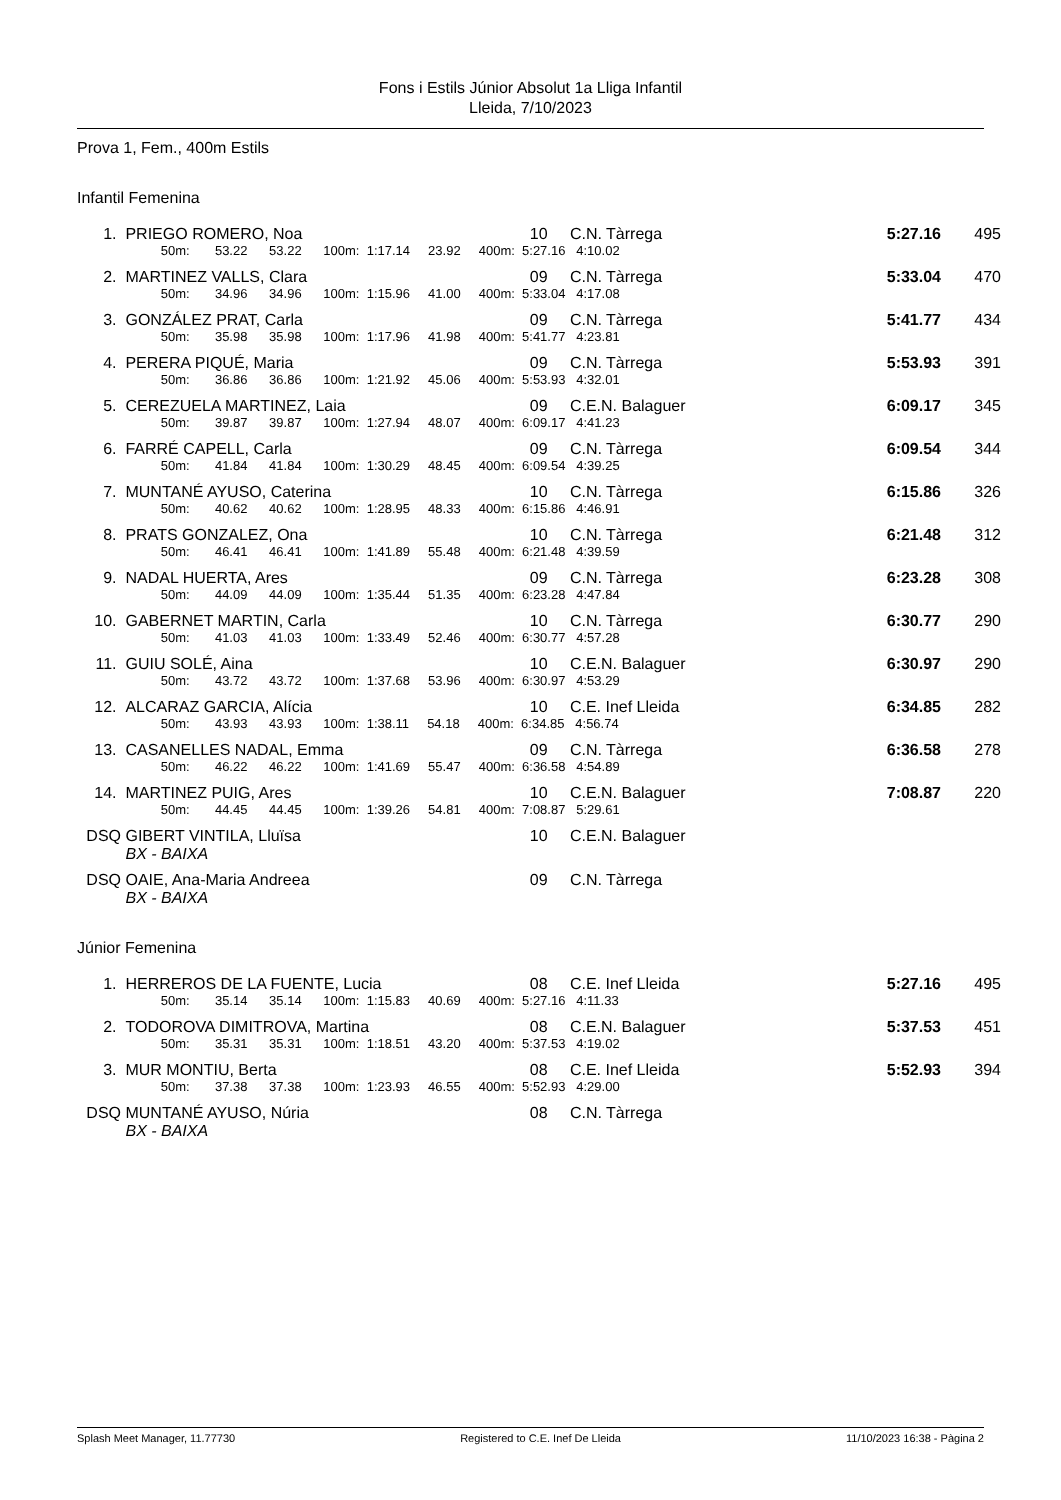Fons i Estils Júnior Absolut 1a Lliga Infantil
Lleida, 7/10/2023
Prova 1, Fem., 400m Estils
Infantil Femenina
| 1. | PRIEGO ROMERO, Noa | 10 | C.N. Tàrrega | 5:27.16 | 495 |
| | 50m: 53.22 53.22 100m: 1:17.14 23.92 400m: 5:27.16 4:10.02 | | | | |
| 2. | MARTINEZ VALLS, Clara | 09 | C.N. Tàrrega | 5:33.04 | 470 |
| | 50m: 34.96 34.96 100m: 1:15.96 41.00 400m: 5:33.04 4:17.08 | | | | |
| 3. | GONZÁLEZ PRAT, Carla | 09 | C.N. Tàrrega | 5:41.77 | 434 |
| | 50m: 35.98 35.98 100m: 1:17.96 41.98 400m: 5:41.77 4:23.81 | | | | |
| 4. | PERERA PIQUÉ, Maria | 09 | C.N. Tàrrega | 5:53.93 | 391 |
| | 50m: 36.86 36.86 100m: 1:21.92 45.06 400m: 5:53.93 4:32.01 | | | | |
| 5. | CEREZUELA MARTINEZ, Laia | 09 | C.E.N. Balaguer | 6:09.17 | 345 |
| | 50m: 39.87 39.87 100m: 1:27.94 48.07 400m: 6:09.17 4:41.23 | | | | |
| 6. | FARRÉ CAPELL, Carla | 09 | C.N. Tàrrega | 6:09.54 | 344 |
| | 50m: 41.84 41.84 100m: 1:30.29 48.45 400m: 6:09.54 4:39.25 | | | | |
| 7. | MUNTANÉ AYUSO, Caterina | 10 | C.N. Tàrrega | 6:15.86 | 326 |
| | 50m: 40.62 40.62 100m: 1:28.95 48.33 400m: 6:15.86 4:46.91 | | | | |
| 8. | PRATS GONZALEZ, Ona | 10 | C.N. Tàrrega | 6:21.48 | 312 |
| | 50m: 46.41 46.41 100m: 1:41.89 55.48 400m: 6:21.48 4:39.59 | | | | |
| 9. | NADAL HUERTA, Ares | 09 | C.N. Tàrrega | 6:23.28 | 308 |
| | 50m: 44.09 44.09 100m: 1:35.44 51.35 400m: 6:23.28 4:47.84 | | | | |
| 10. | GABERNET MARTIN, Carla | 10 | C.N. Tàrrega | 6:30.77 | 290 |
| | 50m: 41.03 41.03 100m: 1:33.49 52.46 400m: 6:30.77 4:57.28 | | | | |
| 11. | GUIU SOLÉ, Aina | 10 | C.E.N. Balaguer | 6:30.97 | 290 |
| | 50m: 43.72 43.72 100m: 1:37.68 53.96 400m: 6:30.97 4:53.29 | | | | |
| 12. | ALCARAZ GARCIA, Alícia | 10 | C.E. Inef Lleida | 6:34.85 | 282 |
| | 50m: 43.93 43.93 100m: 1:38.11 54.18 400m: 6:34.85 4:56.74 | | | | |
| 13. | CASANELLES NADAL, Emma | 09 | C.N. Tàrrega | 6:36.58 | 278 |
| | 50m: 46.22 46.22 100m: 1:41.69 55.47 400m: 6:36.58 4:54.89 | | | | |
| 14. | MARTINEZ PUIG, Ares | 10 | C.E.N. Balaguer | 7:08.87 | 220 |
| | 50m: 44.45 44.45 100m: 1:39.26 54.81 400m: 7:08.87 5:29.61 | | | | |
| DSQ | GIBERT VINTILA, Lluïsa | 10 | C.E.N. Balaguer | | |
| | BX - BAIXA | | | | |
| DSQ | OAIE, Ana-Maria Andreea | 09 | C.N. Tàrrega | | |
| | BX - BAIXA | | | | |
Júnior Femenina
| 1. | HERREROS DE LA FUENTE, Lucia | 08 | C.E. Inef Lleida | 5:27.16 | 495 |
| | 50m: 35.14 35.14 100m: 1:15.83 40.69 400m: 5:27.16 4:11.33 | | | | |
| 2. | TODOROVA DIMITROVA, Martina | 08 | C.E.N. Balaguer | 5:37.53 | 451 |
| | 50m: 35.31 35.31 100m: 1:18.51 43.20 400m: 5:37.53 4:19.02 | | | | |
| 3. | MUR MONTIU, Berta | 08 | C.E. Inef Lleida | 5:52.93 | 394 |
| | 50m: 37.38 37.38 100m: 1:23.93 46.55 400m: 5:52.93 4:29.00 | | | | |
| DSQ | MUNTANÉ AYUSO, Núria | 08 | C.N. Tàrrega | | |
| | BX - BAIXA | | | | |
Splash Meet Manager, 11.77730 Registered to C.E. Inef De Lleida 11/10/2023 16:38 - Pàgina 2